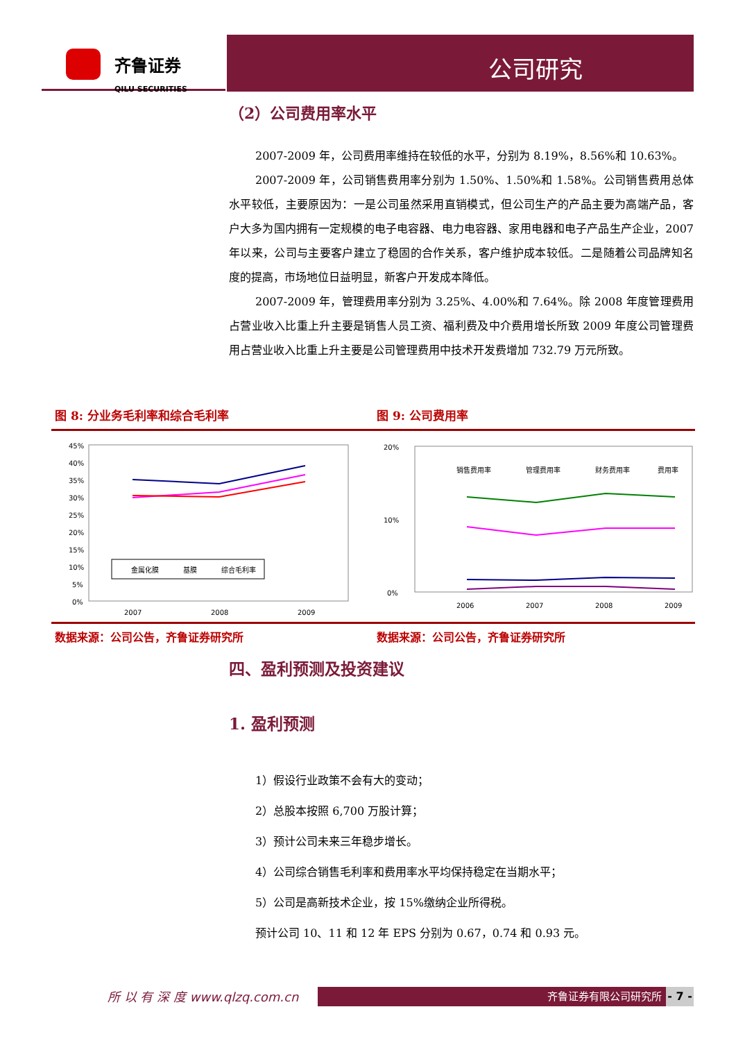齐鲁证券
QILU SECURITIES
公司研究
（2）公司费用率水平
2007-2009 年，公司费用率维持在较低的水平，分别为 8.19%，8.56%和 10.63%。
2007-2009 年，公司销售费用率分别为 1.50%、1.50%和 1.58%。公司销售费用总体水平较低，主要原因为：一是公司虽然采用直销模式，但公司生产的产品主要为高端产品，客户大多为国内拥有一定规模的电子电容器、电力电容器、家用电器和电子产品生产企业，2007 年以来，公司与主要客户建立了稳固的合作关系，客户维护成本较低。二是随着公司品牌知名度的提高，市场地位日益明显，新客户开发成本降低。
2007-2009 年，管理费用率分别为 3.25%、4.00%和 7.64%。除 2008 年度管理费用占营业收入比重上升主要是销售人员工资、福利费及中介费用增长所致 2009 年度公司管理费用占营业收入比重上升主要是公司管理费用中技术开发费增加 732.79 万元所致。
图 8: 分业务毛利率和综合毛利率 图 9: 公司费用率
45%
40%
35%
30%
25%
20%
15%
10%
5%
0%
金属化膜
基膜
综合毛利率
2007
2008
2009
20%
10%
0%
销售费用率
管理费用率
财务费用率
费用率
2006
2007
2008
2009
数据来源：公司公告，齐鲁证券研究所 数据来源：公司公告，齐鲁证券研究所
四、盈利预测及投资建议
1. 盈利预测
1）假设行业政策不会有大的变动；
2）总股本按照 6,700 万股计算；
3）预计公司未来三年稳步增长。
4）公司综合销售毛利率和费用率水平均保持稳定在当期水平；
5）公司是高新技术企业，按 15%缴纳企业所得税。
预计公司 10、11 和 12 年 EPS 分别为 0.67，0.74 和 0.93 元。
所 以 有 深 度 www.qlzq.com.cn 齐鲁证券有限公司研究所
- 7 -